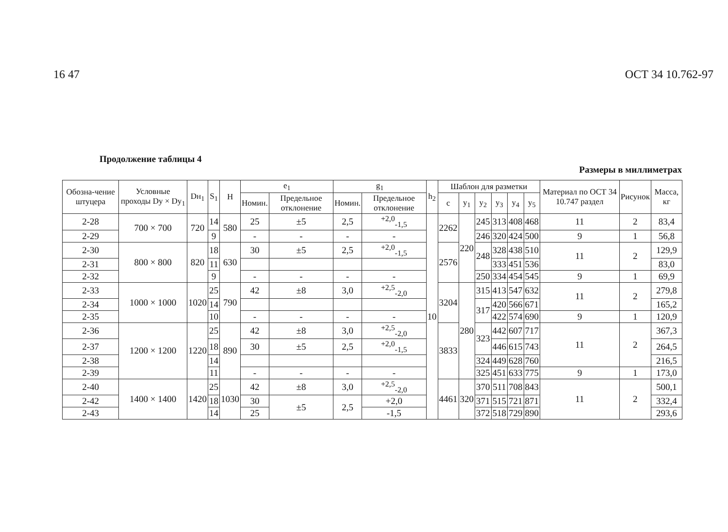16 47 ОСТ 34 10.762-97
Продолжение таблицы 4
Размеры в миллиметрах
| Обозна-чение штуцера | Условные проходы Dу × Dу<sub>1</sub> | Dн<sub>1</sub> | S<sub>1</sub> | H | e<sub>1</sub> | | g<sub>1</sub> | | h<sub>2</sub> | Шаблон для разметки | | | | | | Материал по ОСТ 34 10.747 раздел | Рисунок | Масса, кг |
| --- | --- | --- | --- | --- | --- | --- | --- | --- | --- | --- | --- | --- | --- | --- | --- | --- | --- | --- |
| | | | | | Номин. | Предельное отклонение | Номин. | Предельное отклонение | | c | y<sub>1</sub> | y<sub>2</sub> | y<sub>3</sub> | y<sub>4</sub> | y<sub>5</sub> | | | |
| 2-28 | 700 × 700 | 720 | 14 | 580 | 25 | ±5 | 2,5 | <sup>+2,0</sup><sub>-1,5</sub> | 10 | 2262 | 220 | 245 | 313 | 408 | 468 | 11 | 2 | 83,4 |
| 2-29 | | | 9 | | - | - | - | - | | | | 246 | 320 | 424 | 500 | 9 | 1 | 56,8 |
| 2-30 | 800 × 800 | 820 | 18 | 630 | 30 | ±5 | 2,5 | <sup>+2,0</sup><sub>-1,5</sub> | | 2576 | | 248 | 328 | 438 | 510 | 11 | 2 | 129,9 |
| 2-31 | | | 11 | | | | | | | | | | 333 | 451 | 536 | | | 83,0 |
| 2-32 | | | 9 | | - | - | - | - | | | | 250 | 334 | 454 | 545 | 9 | 1 | 69,9 |
| 2-33 | 1000 × 1000 | 1020 | 25 | 790 | 42 | ±8 | 3,0 | <sup>+2,5</sup><sub>-2,0</sub> | | 3204 | 280 | 315 | 413 | 547 | 632 | 11 | 2 | 279,8 |
| 2-34 | | | 14 | | | | | | | | | 317 | 420 | 566 | 671 | | | 165,2 |
| 2-35 | | | 10 | | - | - | - | - | | | | | 422 | 574 | 690 | 9 | 1 | 120,9 |
| 2-36 | 1200 × 1200 | 1220 | 25 | 890 | 42 | ±8 | 3,0 | <sup>+2,5</sup><sub>-2,0</sub> | | 3833 | | 323 | 442 | 607 | 717 | 11 | 2 | 367,3 |
| 2-37 | | | 18 | | 30 | ±5 | 2,5 | <sup>+2,0</sup><sub>-1,5</sub> | | | | | 446 | 615 | 743 | | | 264,5 |
| 2-38 | | | 14 | | | | | | | | | 324 | 449 | 628 | 760 | | | 216,5 |
| 2-39 | | | 11 | | - | - | - | - | | | | 325 | 451 | 633 | 775 | 9 | 1 | 173,0 |
| 2-40 | 1400 × 1400 | 1420 | 25 | 1030 | 42 | ±8 | 3,0 | <sup>+2,5</sup><sub>-2,0</sub> | | 4461 | 320 | 370 | 511 | 708 | 843 | 11 | 2 | 500,1 |
| 2-42 | | | 18 | | 30 | ±5 | 2,5 | +2,0 | | | | 371 | 515 | 721 | 871 | | | 332,4 |
| 2-43 | | | 14 | | 25 | | | -1,5 | | | | 372 | 518 | 729 | 890 | | | 293,6 |